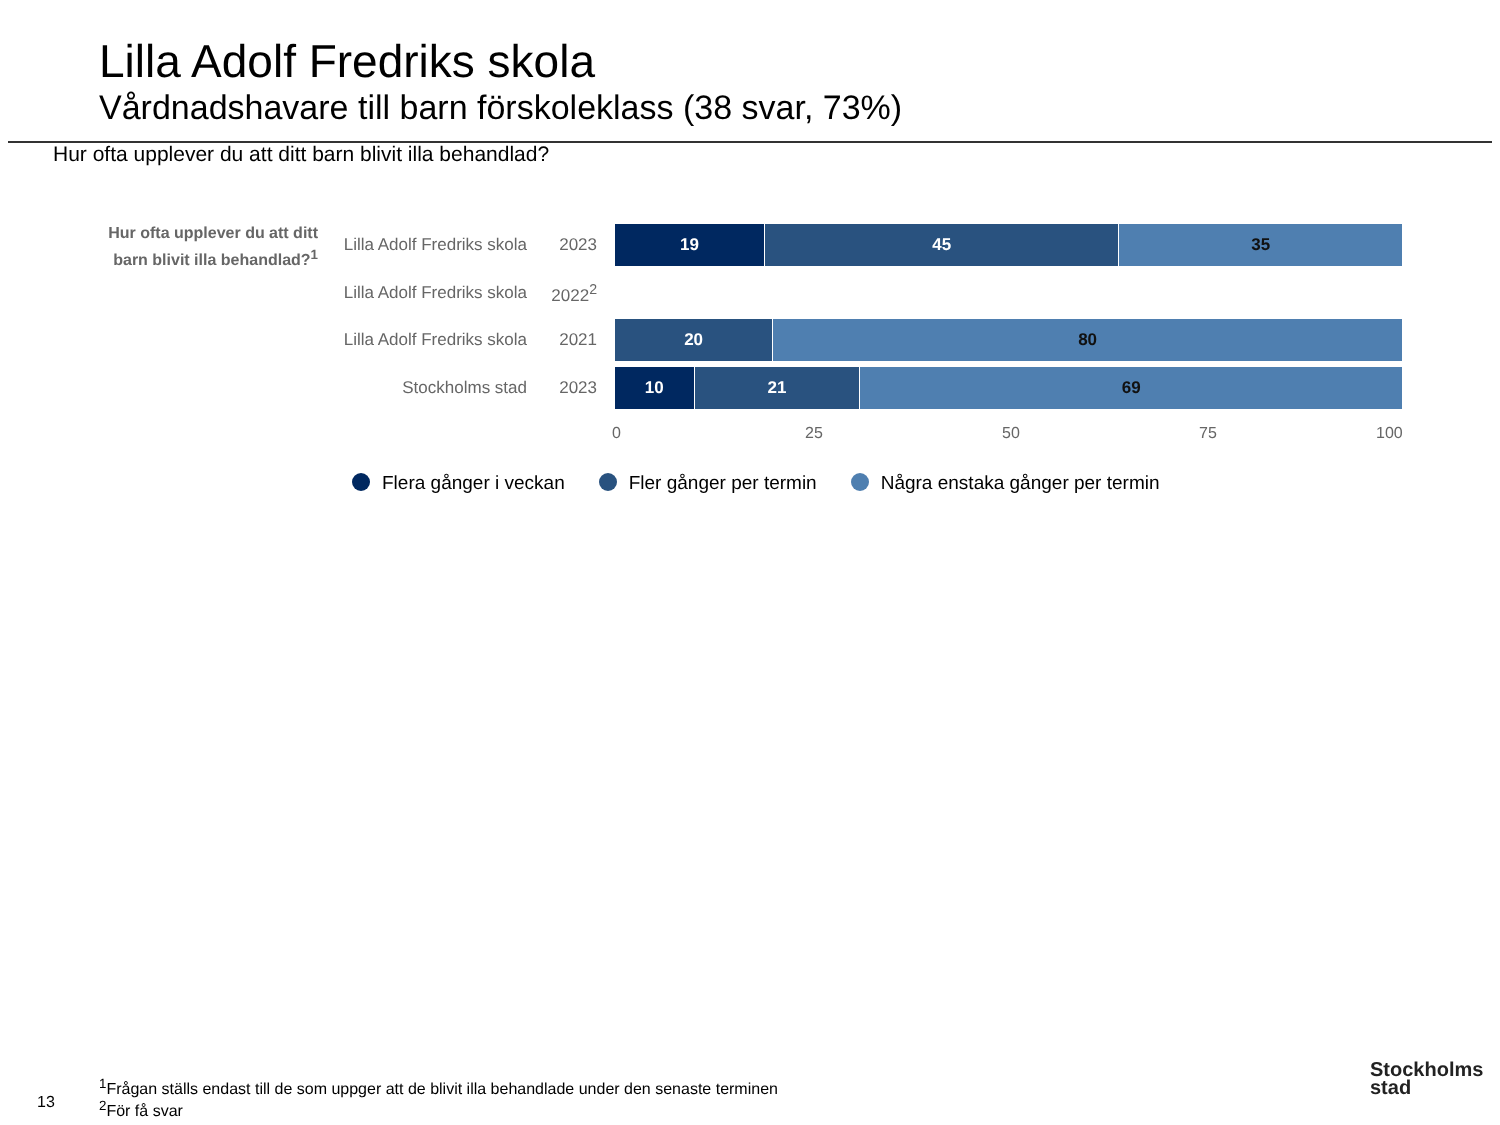Lilla Adolf Fredriks skola
Vårdnadshavare till barn förskoleklass (38 svar, 73%)
Hur ofta upplever du att ditt barn blivit illa behandlad?
Hur ofta upplever du att ditt barn blivit illa behandlad?<sup>1</sup>
Lilla Adolf Fredriks skola
2023
19 45 35
Lilla Adolf Fredriks skola
2022<sup>2</sup>
Lilla Adolf Fredriks skola
2021
20 80
Stockholms stad 2023
10 21 69
0 25 50 75 100
Flera gånger i veckan Fler gånger per termin Några enstaka gånger per termin
13
<sup>1</sup> Frågan ställs endast till de som uppger att de blivit illa behandlade under den senaste terminen
<sup>2</sup> För få svar
Stockholms
stad